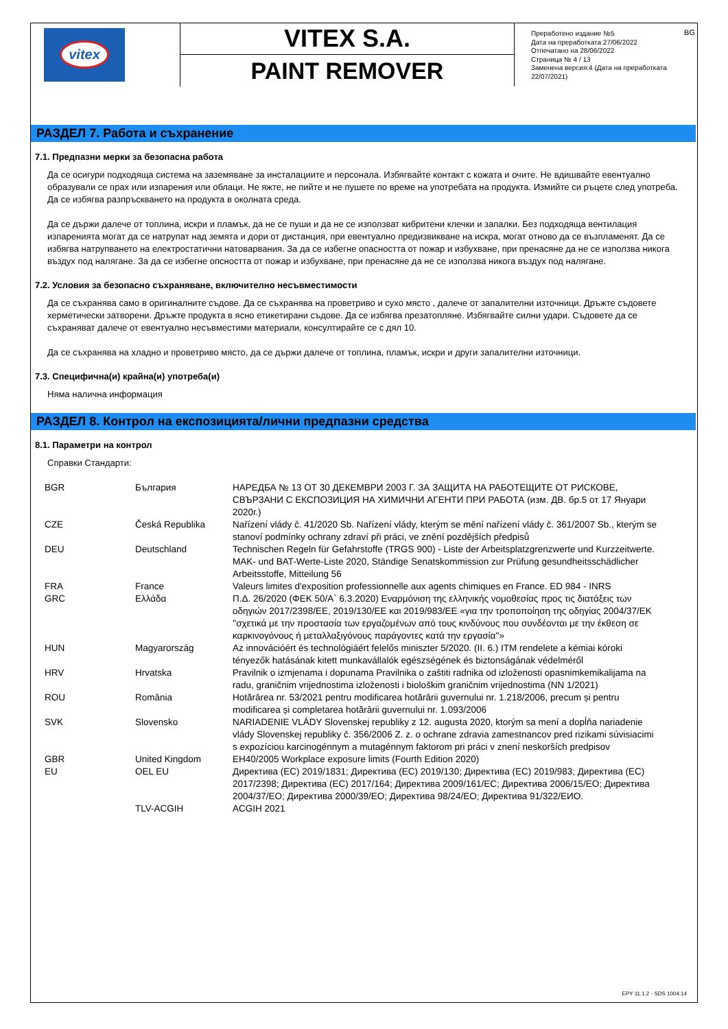vitex
VITEX S.A.
PAINT REMOVER
BG Преработено издание №5
Дата на преработката 27/06/2022
Отпечатано на 28/06/2022
Страница № 4 / 13
Заменена версия:4 (Дата на преработката 22/07/2021)
РАЗДЕЛ 7. Работа и съхранение
7.1. Предпазни мерки за безопасна работа
Да се осигури подходяща система на заземяване за инсталациите и персонала. Избягвайте контакт с кожата и очите. Не вдишвайте евентуално образували се прах или изпарения или облаци. Не яжте, не пийте и не пушете по време на употребата на продукта. Измийте си ръцете след употреба. Да се избягва разпръскването на продукта в околната среда.
Да се държи далече от топлина, искри и пламък, да не се пуши и да не се използват кибритени клечки и запалки. Без подходяща вентилация изпаренията могат да се натрупат над земята и дори от дистанция, при евентуално предизвикване на искра, могат отново да се възпламенят. Да се избягва натрупването на електростатични натоварвания. За да се избегне опасността от пожар и избухване, при пренасяне да не се използва никога въздух под налягане. За да се избегне опсността от пожар и избухване, при пренасяне да не се използва никога въздух под налягане.
7.2. Условия за безопасно съхраняване, включително несъвместимости
Да се съхранява само в оригиналните съдове. Да се съхранява на проветриво и сухо място , далече от запалителни източници. Дръжте съдовете херметически затворени. Дръжте продукта в ясно етикетирани съдове. Да се избягва презатопляне. Избягвайте силни удари. Съдовете да се съхраняват далече от евентуално несъвместими материали, консултирайте се с дял 10.
Да се съхранява на хладно и проветриво място, да се държи далече от топлина, пламък, искри и други запалителни източници.
7.3. Специфична(и) крайна(и) употреба(и)
Няма налична информация
РАЗДЕЛ 8. Контрол на експозицията/лични предпазни средства
8.1. Параметри на контрол
Справки Стандарти:
| BGR | България | НАРЕДБА № 13 ОТ 30 ДЕКЕМВРИ 2003 Г. ЗА ЗАЩИТА НА РАБОТЕЩИТЕ ОТ РИСКОВЕ, СВЪРЗАНИ С ЕКСПОЗИЦИЯ НА ХИМИЧНИ АГЕНТИ ПРИ РАБОТА (изм. ДВ. бр.5 от 17 Януари 2020г.) |
| CZE | Česká Republika | Nařízení vlády č. 41/2020 Sb. Nařízení vlády, kterým se mění nařízení vlády č. 361/2007 Sb., kterým se stanoví podmínky ochrany zdraví při práci, ve znění pozdějších předpisů |
| DEU | Deutschland | Technischen Regeln für Gefahrstoffe (TRGS 900) - Liste der Arbeitsplatzgrenzwerte und Kurzzeitwerte. MAK- und BAT-Werte-Liste 2020, Ständige Senatskommission zur Prüfung gesundheitsschädlicher Arbeitsstoffe, Mitteilung 56 |
| FRA | France | Valeurs limites d'exposition professionnelle aux agents chimiques en France. ED 984 - INRS |
| GRC | Ελλάδα | Π.Δ. 26/2020 (ΦΕΚ 50/Α` 6.3.2020) Εναρμόνιση της ελληνικής νομοθεσίας προς τις διατάξεις των οδηγιών 2017/2398/ΕΕ, 2019/130/ΕΕ και 2019/983/ΕΕ «για την τροποποίηση της οδηγίας 2004/37/ΕΚ ''σχετικά με την προστασία των εργαζομένων από τους κινδύνους που συνδέονται με την έκθεση σε καρκινογόνους ή μεταλλαξιγόνους παράγοντες κατά την εργασία''» |
| HUN | Magyarország | Az innovációért és technológiáért felelős miniszter 5/2020. (II. 6.) ITM rendelete a kémiai kóroki tényezők hatásának kitett munkavállalók egészségének és biztonságának védelméről |
| HRV | Hrvatska | Pravilnik o izmjenama i dopunama Pravilnika o zaštiti radnika od izloženosti opasnimkemikalijama na radu, graničnim vrijednostima izloženosti i biološkim graničnim vrijednostima (NN 1/2021) |
| ROU | România | Hotărârea nr. 53/2021 pentru modificarea hotărârii guvernului nr. 1.218/2006, precum și pentru modificarea și completarea hotărârii guvernului nr. 1.093/2006 |
| SVK | Slovensko | NARIADENIE VLÁDY Slovenskej republiky z 12. augusta 2020, ktorým sa mení a dopĺňa nariadenie vlády Slovenskej republiky č. 356/2006 Z. z. o ochrane zdravia zamestnancov pred rizikami súvisiacimi s expozíciou karcinogénnym a mutagénnym faktorom pri práci v znení neskorších predpisov |
| GBR | United Kingdom | EH40/2005 Workplace exposure limits (Fourth Edition 2020) |
| EU | OEL EU | Директива (ЕС) 2019/1831; Директива (ЕС) 2019/130; Директива (ЕС) 2019/983; Директива (ЕС) 2017/2398; Директива (ЕС) 2017/164; Директива 2009/161/ЕС; Директива 2006/15/ЕО; Директива 2004/37/ЕО; Директива 2000/39/ЕО; Директива 98/24/ЕО; Директива 91/322/ЕИО. |
| | TLV-ACGIH | ACGIH 2021 |
EPY 11.1.2 - SDS 1004.14